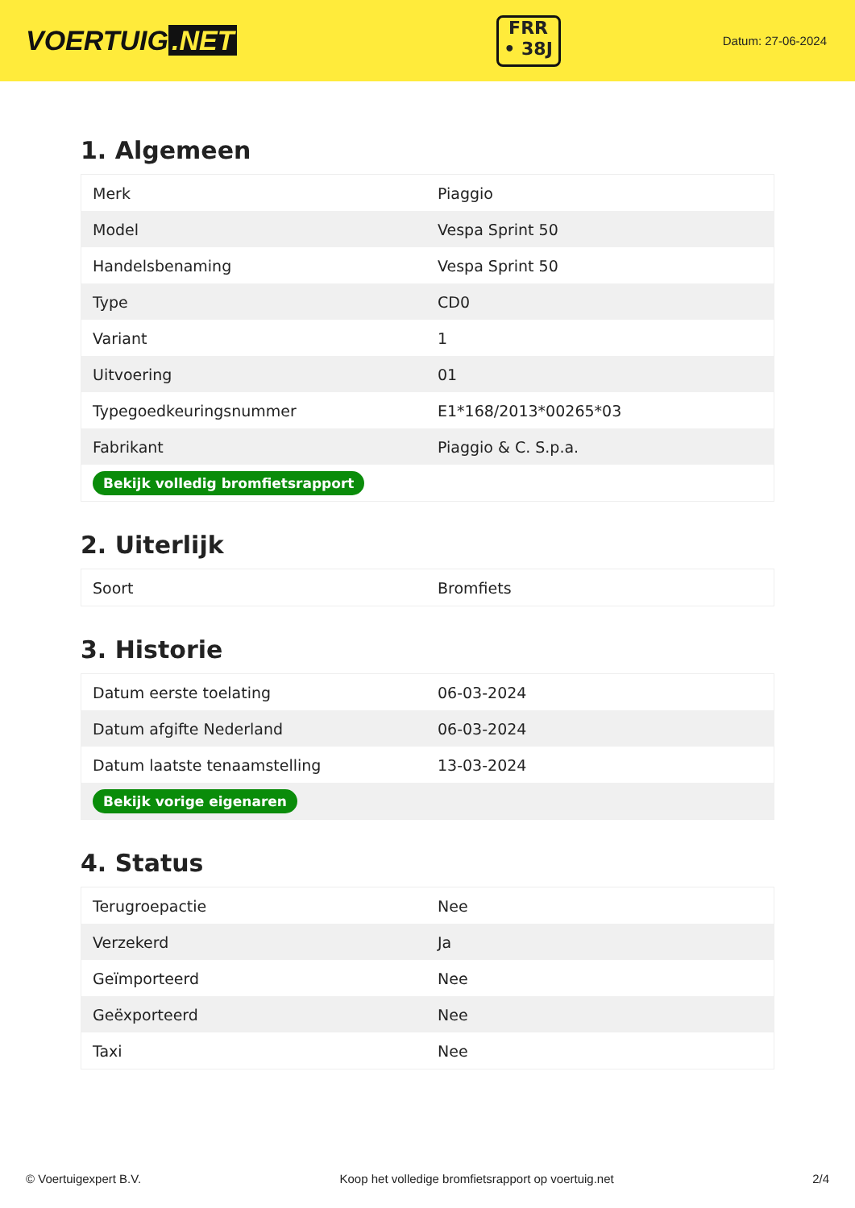VOERTUIG.NET
FRR
• 38J
Datum: 27-06-2024
1. Algemeen
| Merk | Piaggio |
| Model | Vespa Sprint 50 |
| Handelsbenaming | Vespa Sprint 50 |
| Type | CD0 |
| Variant | 1 |
| Uitvoering | 01 |
| Typegoedkeuringsnummer | E1*168/2013*00265*03 |
| Fabrikant | Piaggio & C. S.p.a. |
| Bekijk volledig bromfietsrapport | |
2. Uiterlijk
| Soort | Bromfiets |
3. Historie
| Datum eerste toelating | 06-03-2024 |
| Datum afgifte Nederland | 06-03-2024 |
| Datum laatste tenaamstelling | 13-03-2024 |
| Bekijk vorige eigenaren | |
4. Status
| Terugroepactie | Nee |
| Verzekerd | Ja |
| Geïmporteerd | Nee |
| Geëxporteerd | Nee |
| Taxi | Nee |
© Voertuigexpert B.V. Koop het volledige bromfietsrapport op voertuig.net 2/4